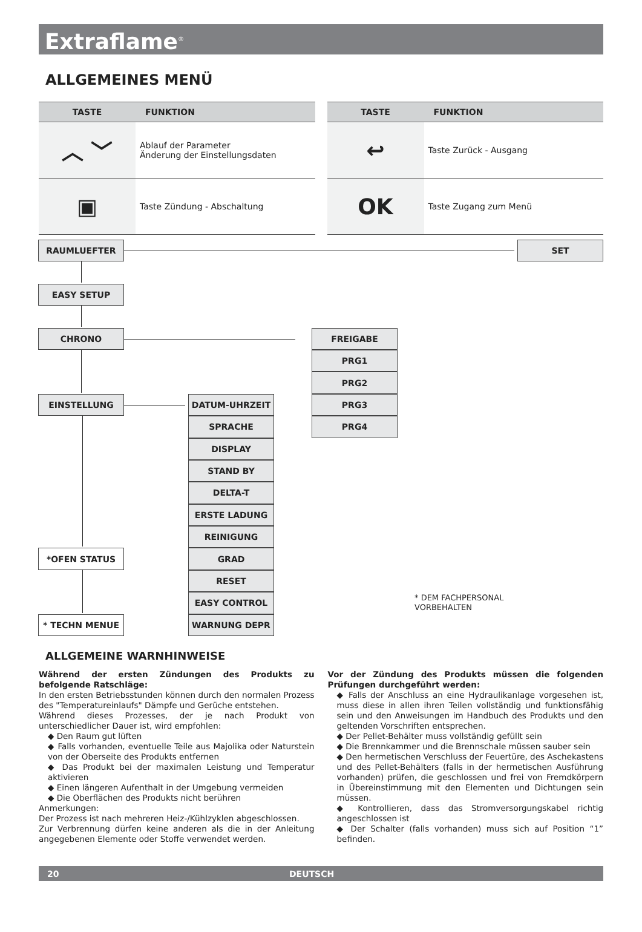Extraflame<sup>®</sup>
ALLGEMEINES MENÜ
| TASTE | FUNKTION |
| --- | --- |
| ︿ ﹀ | Ablauf der Parameter Änderung der Einstellungsdaten |
| ▣ | Taste Zündung - Abschaltung |
| TASTE | FUNKTION |
| --- | --- |
| ↩ | Taste Zurück - Ausgang |
| OK | Taste Zugang zum Menü |
RAUMLUEFTER
SET
EASY SETUP
CHRONO
FREIGABE
PRG1
PRG2
EINSTELLUNG
DATUM-UHRZEIT
PRG3
SPRACHE
PRG4
DISPLAY
STAND BY
DELTA-T
ERSTE LADUNG
REINIGUNG
*OFEN STATUS
GRAD
RESET
EASY CONTROL
* DEM FACHPERSONAL
VORBEHALTEN
* TECHN MENUE
WARNUNG DEPR
ALLGEMEINE WARNHINWEISE
Während der ersten Zündungen des Produkts zu befolgende Ratschläge:
In den ersten Betriebsstunden können durch den normalen Prozess des "Temperatureinlaufs" Dämpfe und Gerüche entstehen.
Während dieses Prozesses, der je nach Produkt von unterschiedlicher Dauer ist, wird empfohlen:
◆ Den Raum gut lüften
◆ Falls vorhanden, eventuelle Teile aus Majolika oder Naturstein von der Oberseite des Produkts entfernen
◆ Das Produkt bei der maximalen Leistung und Temperatur aktivieren
◆ Einen längeren Aufenthalt in der Umgebung vermeiden
◆ Die Oberflächen des Produkts nicht berühren
Anmerkungen:
Der Prozess ist nach mehreren Heiz-/Kühlzyklen abgeschlossen.
Zur Verbrennung dürfen keine anderen als die in der Anleitung angegebenen Elemente oder Stoffe verwendet werden.
Vor der Zündung des Produkts müssen die folgenden Prüfungen durchgeführt werden:
◆ Falls der Anschluss an eine Hydraulikanlage vorgesehen ist, muss diese in allen ihren Teilen vollständig und funktionsfähig sein und den Anweisungen im Handbuch des Produkts und den geltenden Vorschriften entsprechen.
◆ Der Pellet-Behälter muss vollständig gefüllt sein
◆ Die Brennkammer und die Brennschale müssen sauber sein
◆ Den hermetischen Verschluss der Feuertüre, des Aschekastens und des Pellet-Behälters (falls in der hermetischen Ausführung vorhanden) prüfen, die geschlossen und frei von Fremdkörpern in Übereinstimmung mit den Elementen und Dichtungen sein müssen.
◆ Kontrollieren, dass das Stromversorgungskabel richtig angeschlossen ist
◆ Der Schalter (falls vorhanden) muss sich auf Position “1” befinden.
20 DEUTSCH